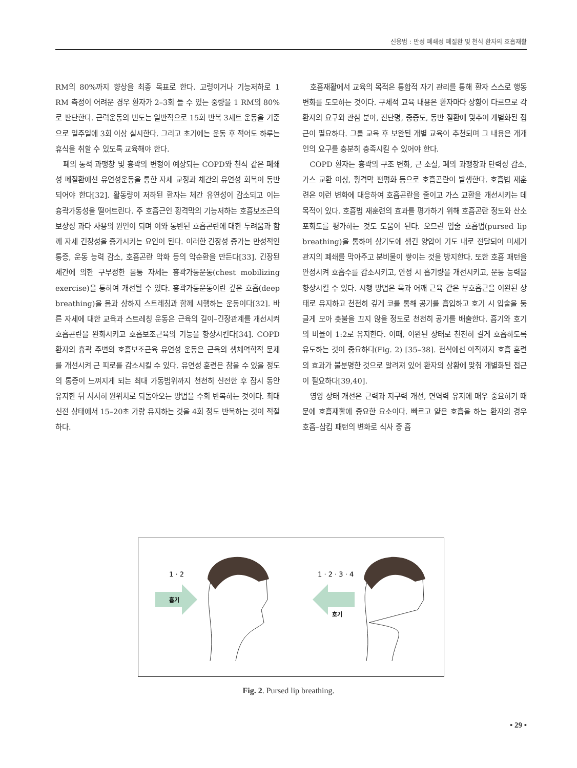신용범 : 만성 폐쇄성 폐질환 및 천식 환자의 호흡재활
RM의 80%까지 향상을 최종 목표로 한다. 고령이거나 기능저하로 1 RM 측정이 어려운 경우 환자가 2–3회 들 수 있는 중량을 1 RM의 80%로 판단한다. 근력운동의 빈도는 일반적으로 15회 반복 3세트 운동을 기준으로 일주일에 3회 이상 실시한다. 그리고 초기에는 운동 후 적어도 하루는 휴식을 취할 수 있도록 교육해야 한다.
폐의 동적 과팽창 및 흉곽의 변형이 예상되는 COPD와 천식 같은 폐쇄성 폐질환에선 유연성운동을 통한 자세 교정과 체간의 유연성 회복이 동반되어야 한다[32]. 활동량이 저하된 환자는 체간 유연성이 감소되고 이는 흉곽가동성을 떨어트린다. 주 호흡근인 횡격막의 기능저하는 호흡보조근의 보상성 과다 사용의 원인이 되며 이와 동반된 호흡곤란에 대한 두려움과 함께 자세 긴장성을 증가시키는 요인이 된다. 이러한 긴장성 증가는 만성적인 통증, 운동 능력 감소, 호흡곤란 악화 등의 악순환을 만든다[33]. 긴장된 체간에 의한 구부정한 몸통 자세는 흉곽가동운동(chest mobilizing exercise)을 통하여 개선될 수 있다. 흉곽가동운동이란 깊은 호흡(deep breathing)을 몸과 상하지 스트레칭과 함께 시행하는 운동이다[32]. 바른 자세에 대한 교육과 스트레칭 운동은 근육의 길이–긴장관계를 개선시켜 호흡곤란을 완화시키고 호흡보조근육의 기능을 향상시킨다[34]. COPD 환자의 흉곽 주변의 호흡보조근육 유연성 운동은 근육의 생체역학적 문제를 개선시켜 근 피로를 감소시킬 수 있다. 유연성 훈련은 참을 수 있을 정도의 통증이 느껴지게 되는 최대 가동범위까지 천천히 신전한 후 잠시 동안 유지한 뒤 서서히 원위치로 되돌아오는 방법을 수회 반복하는 것이다. 최대 신전 상태에서 15–20초 가량 유지하는 것을 4회 정도 반복하는 것이 적절하다.
호흡재활에서 교육의 목적은 통합적 자기 관리를 통해 환자 스스로 행동 변화를 도모하는 것이다. 구체적 교육 내용은 환자마다 상황이 다르므로 각 환자의 요구와 관심 분야, 진단명, 중증도, 동반 질환에 맞추어 개별화된 접근이 필요하다. 그룹 교육 후 보완된 개별 교육이 추천되며 그 내용은 개개인의 요구를 충분히 충족시킬 수 있어야 한다.
COPD 환자는 흉곽의 구조 변화, 근 소실, 폐의 과팽창과 탄력성 감소, 가스 교환 이상, 횡격막 편평화 등으로 호흡곤란이 발생한다. 호흡법 재훈련은 이런 변화에 대응하여 호흡곤란을 줄이고 가스 교환을 개선시키는 데 목적이 있다. 호흡법 재훈련의 효과를 평가하기 위해 호흡곤란 정도와 산소포화도를 평가하는 것도 도움이 된다. 오므린 입술 호흡법(pursed lip breathing)을 통하여 상기도에 생긴 양압이 기도 내로 전달되어 미세기관지의 폐쇄를 막아주고 분비물이 쌓이는 것을 방지한다. 또한 호흡 패턴을 안정시켜 호흡수를 감소시키고, 안정 시 흡기량을 개선시키고, 운동 능력을 향상시킬 수 있다. 시행 방법은 목과 어깨 근육 같은 부호흡근을 이완된 상태로 유지하고 천천히 깊게 코를 통해 공기를 흡입하고 호기 시 입술을 둥글게 모아 촛불을 끄지 않을 정도로 천천히 공기를 배출한다. 흡기와 호기의 비율이 1:2로 유지한다. 이때, 이완된 상태로 천천히 길게 호흡하도록 유도하는 것이 중요하다(Fig. 2) [35–38]. 천식에선 아직까지 호흡 훈련의 효과가 불분명한 것으로 알려져 있어 환자의 상황에 맞춰 개별화된 접근이 필요하다[39,40].
영양 상태 개선은 근력과 지구력 개선, 면역력 유지에 매우 중요하기 때문에 호흡재활에 중요한 요소이다. 빠르고 얕은 호흡을 하는 환자의 경우 호흡–삼킴 패턴의 변화로 식사 중 흡
1 · 2
흡기
1 · 2 · 3 · 4
호기
Fig. 2. Pursed lip breathing.
• 29 •